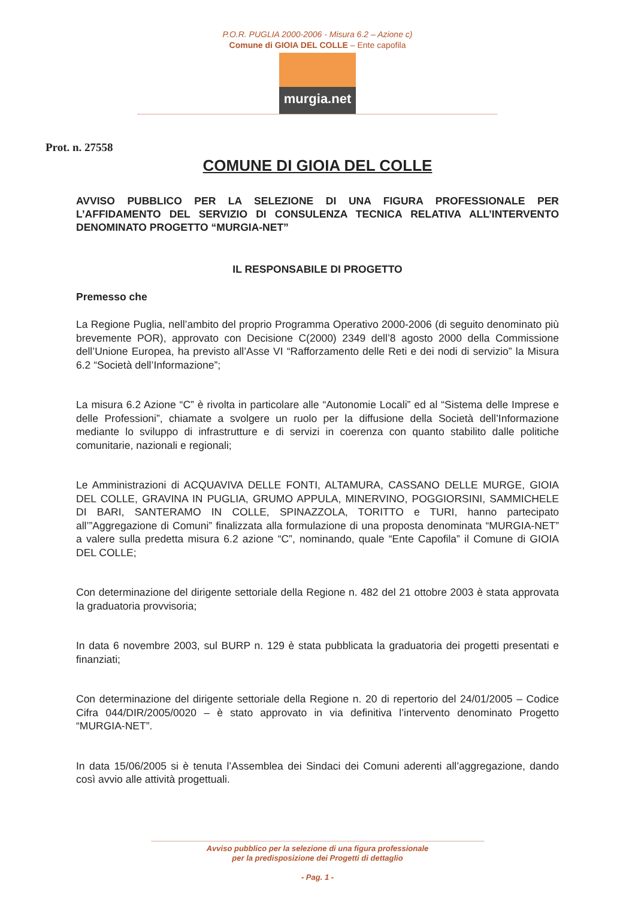P.O.R. PUGLIA 2000-2006 - Misura 6.2 – Azione c)
Comune di GIOIA DEL COLLE – Ente capofila
murgia.net
Prot. n. 27558
COMUNE DI GIOIA DEL COLLE
AVVISO PUBBLICO PER LA SELEZIONE DI UNA FIGURA PROFESSIONALE PER L’AFFIDAMENTO DEL SERVIZIO DI CONSULENZA TECNICA RELATIVA ALL’INTERVENTO DENOMINATO PROGETTO “MURGIA-NET”
IL RESPONSABILE DI PROGETTO
Premesso che
La Regione Puglia, nell’ambito del proprio Programma Operativo 2000-2006 (di seguito denominato più brevemente POR), approvato con Decisione C(2000) 2349 dell’8 agosto 2000 della Commissione dell’Unione Europea, ha previsto all’Asse VI “Rafforzamento delle Reti e dei nodi di servizio” la Misura 6.2 “Società dell’Informazione”;
La misura 6.2 Azione “C” è rivolta in particolare alle “Autonomie Locali” ed al “Sistema delle Imprese e delle Professioni”, chiamate a svolgere un ruolo per la diffusione della Società dell’Informazione mediante lo sviluppo di infrastrutture e di servizi in coerenza con quanto stabilito dalle politiche comunitarie, nazionali e regionali;
Le Amministrazioni di ACQUAVIVA DELLE FONTI, ALTAMURA, CASSANO DELLE MURGE, GIOIA DEL COLLE, GRAVINA IN PUGLIA, GRUMO APPULA, MINERVINO, POGGIORSINI, SAMMICHELE DI BARI, SANTERAMO IN COLLE, SPINAZZOLA, TORITTO e TURI, hanno partecipato all’”Aggregazione di Comuni” finalizzata alla formulazione di una proposta denominata “MURGIA-NET” a valere sulla predetta misura 6.2 azione “C”, nominando, quale “Ente Capofila” il Comune di GIOIA DEL COLLE;
Con determinazione del dirigente settoriale della Regione n. 482 del 21 ottobre 2003 è stata approvata la graduatoria provvisoria;
In data 6 novembre 2003, sul BURP n. 129 è stata pubblicata la graduatoria dei progetti presentati e finanziati;
Con determinazione del dirigente settoriale della Regione n. 20 di repertorio del 24/01/2005 – Codice Cifra 044/DIR/2005/0020 – è stato approvato in via definitiva l’intervento denominato Progetto “MURGIA-NET”.
In data 15/06/2005 si è tenuta l’Assemblea dei Sindaci dei Comuni aderenti all’aggregazione, dando così avvio alle attività progettuali.
Avviso pubblico per la selezione di una figura professionale
per la predisposizione dei Progetti di dettaglio
- Pag. 1 -